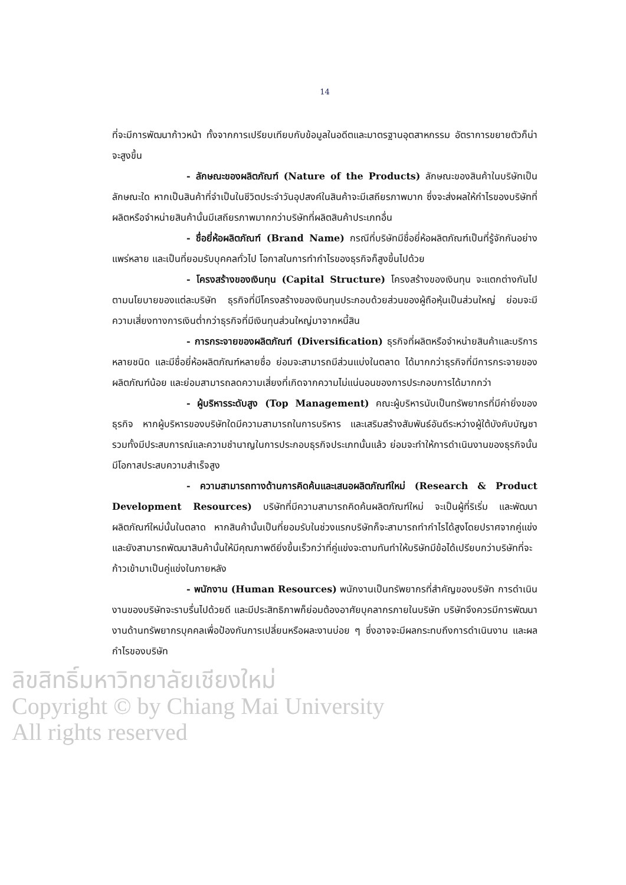14
ที่จะมีการพัฒนาก้าวหน้า ทั้งจากการเปรียบเทียบกับข้อมูลในอดีตและมาตรฐานอุตสาหกรรม อัตราการขยายตัวก็น่าจะสูงขึ้น
- ลักษณะของผลิตภัณฑ์ (Nature of the Products) ลักษณะของสินค้าในบริษัทเป็นลักษณะใด หากเป็นสินค้าที่จำเป็นในชีวิตประจำวันอุปสงค์ในสินค้าจะมีเสถียรภาพมาก ซึ่งจะส่งผลให้กำไรของบริษัทที่ผลิตหรือจำหน่ายสินค้านั้นมีเสถียรภาพมากกว่าบริษัทที่ผลิตสินค้าประเภทอื่น
- ชื่อยี่ห้อผลิตภัณฑ์ (Brand Name) กรณีที่บริษัทมีชื่อยี่ห้อผลิตภัณฑ์เป็นที่รู้จักกันอย่างแพร่หลาย และเป็นที่ยอมรับบุคคลทั่วไป โอกาสในการทำกำไรของธุรกิจก็สูงขึ้นไปด้วย
- โครงสร้างของเงินทุน (Capital Structure) โครงสร้างของเงินทุน จะแตกต่างกันไปตามนโยบายของแต่ละบริษัท ธุรกิจที่มีโครงสร้างของเงินทุนประกอบด้วยส่วนของผู้ถือหุ้นเป็นส่วนใหญ่ ย่อมจะมีความเสี่ยงทางการเงินต่ำกว่าธุรกิจที่มีเงินทุนส่วนใหญ่มาจากหนี้สิน
- การกระจายของผลิตภัณฑ์ (Diversification) ธุรกิจที่ผลิตหรือจำหน่ายสินค้าและบริการหลายชนิด และมีชื่อยี่ห้อผลิตภัณฑ์หลายชื่อ ย่อมจะสามารถมีส่วนแบ่งในตลาด ได้มากกว่าธุรกิจที่มีการกระจายของผลิตภัณฑ์น้อย และย่อมสามารถลดความเสี่ยงที่เกิดจากความไม่แน่นอนของการประกอบการได้มากกว่า
- ผู้บริหารระดับสูง (Top Management) คณะผู้บริหารนับเป็นทรัพยากรที่มีค่ายิ่งของธุรกิจ หากผู้บริหารของบริษัทใดมีความสามารถในการบริหาร และเสริมสร้างสัมพันธ์อันดีระหว่างผู้ใต้บังคับบัญชา รวมทั้งมีประสบการณ์และความชำนาญในการประกอบธุรกิจประเภทนั้นแล้ว ย่อมจะทำให้การดำเนินงานของธุรกิจนั้นมีโอกาสประสบความสำเร็จสูง
- ความสามารถทางด้านการคิดค้นและเสนอผลิตภัณฑ์ใหม่ (Research & Product Development Resources) บริษัทที่มีความสามารถคิดค้นผลิตภัณฑ์ใหม่ จะเป็นผู้ที่ริเริ่ม และพัฒนาผลิตภัณฑ์ใหม่นั้นในตลาด หากสินค้านั้นเป็นที่ยอมรับในช่วงแรกบริษัทก็จะสามารถทำกำไรได้สูงโดยปราศจากคู่แข่ง และยังสามารถพัฒนาสินค้านั้นให้มีคุณภาพดียิ่งขึ้นเร็วกว่าที่คู่แข่งจะตามทันทำให้บริษัทมีข้อได้เปรียบกว่าบริษัทที่จะก้าวเข้ามาเป็นคู่แข่งในภายหลัง
- พนักงาน (Human Resources) พนักงานเป็นทรัพยากรที่สำคัญของบริษัท การดำเนินงานของบริษัทจะราบรื่นไปด้วยดี และมีประสิทธิภาพก็ย่อมต้องอาศัยบุคลากรภายในบริษัท บริษัทจึงควรมีการพัฒนางานด้านทรัพยากรบุคคลเพื่อป้องกันการเปลี่ยนหรือผละงานบ่อย ๆ ซึ่งอาจจะมีผลกระทบถึงการดำเนินงาน และผลกำไรของบริษัท
ลิขสิทธิ์มหาวิทยาลัยเชียงใหม่
Copyright © by Chiang Mai University
All rights reserved